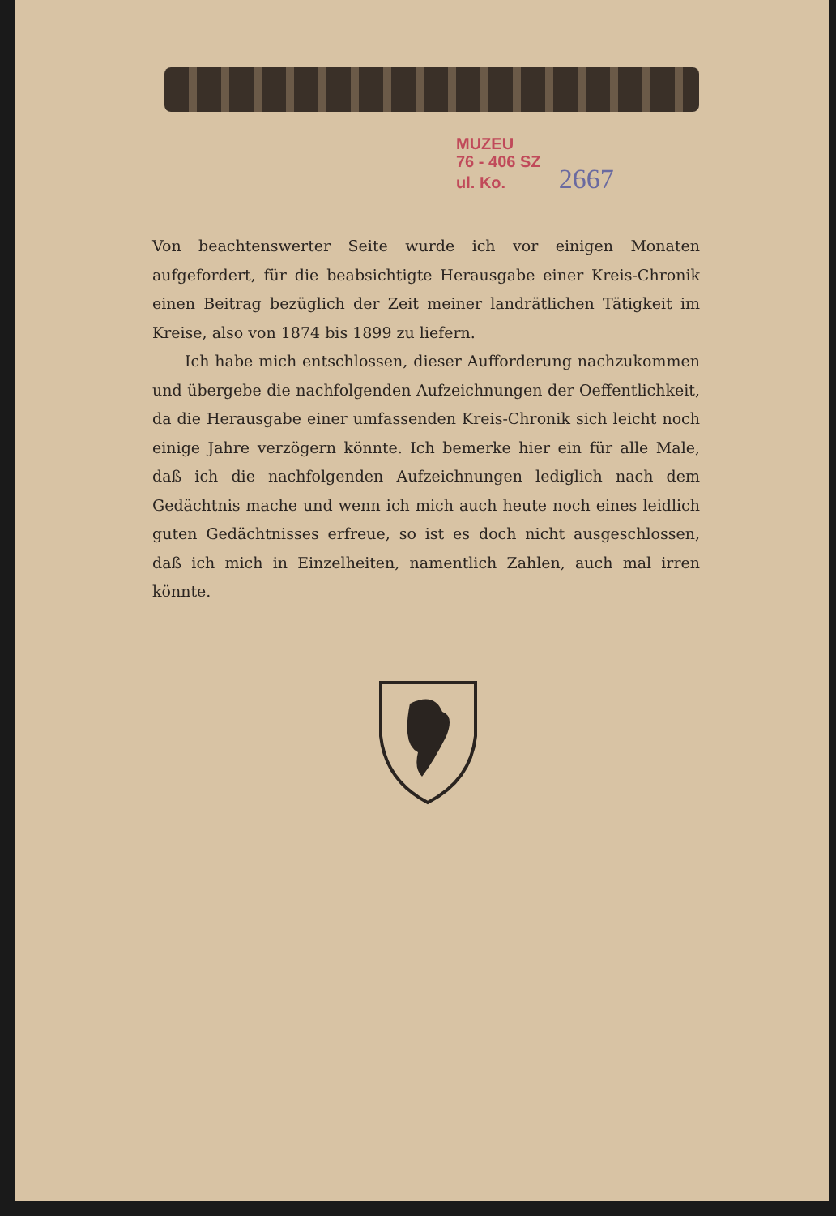MUZEU
76 - 406 SZ
ul. Ko. 2667
Von beachtenswerter Seite wurde ich vor einigen Monaten aufgefordert, für die beabsichtigte Herausgabe einer Kreis-Chronik einen Beitrag bezüglich der Zeit meiner landrätlichen Tätigkeit im Kreise, also von 1874 bis 1899 zu liefern.
Ich habe mich entschlossen, dieser Aufforderung nachzukommen und übergebe die nachfolgenden Aufzeichnungen der Oeffentlichkeit, da die Herausgabe einer umfassenden Kreis-Chronik sich leicht noch einige Jahre verzögern könnte. Ich bemerke hier ein für alle Male, daß ich die nachfolgenden Aufzeichnungen lediglich nach dem Gedächtnis mache und wenn ich mich auch heute noch eines leidlich guten Gedächtnisses erfreue, so ist es doch nicht ausgeschlossen, daß ich mich in Einzelheiten, namentlich Zahlen, auch mal irren könnte.